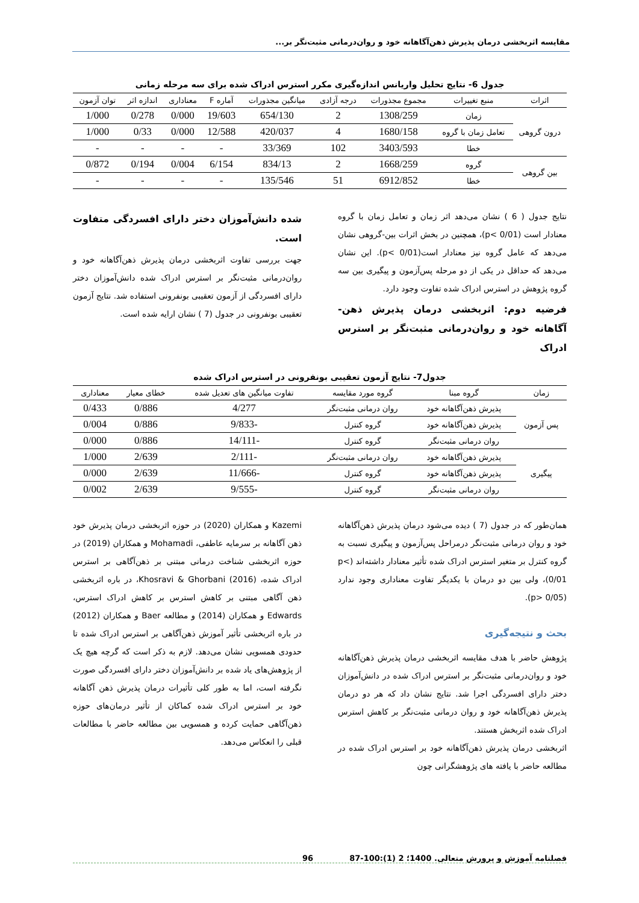مقایسه اثربخشی درمان پذیرش ذهن‌آگاهانه خود و روان‌درمانی مثبت‌نگر بر...
جدول 6- نتایج تحلیل واریانس اندازه‌گیری مکرر استرس ادراک شده برای سه مرحله زمانی
| اثرات | منبع تغییرات | مجموع مجذورات | درجه آزادی | میانگین مجذورات | آماره F | معناداری | اندازه اثر | توان آزمون |
| --- | --- | --- | --- | --- | --- | --- | --- | --- |
| درون گروهی | زمان | 1308/259 | 2 | 654/130 | 19/603 | 0/000 | 0/278 | 1/000 |
| | تعامل زمان با گروه | 1680/158 | 4 | 420/037 | 12/588 | 0/000 | 0/33 | 1/000 |
| | خطا | 3403/593 | 102 | 33/369 | - | - | - | - |
| بین گروهی | گروه | 1668/259 | 2 | 834/13 | 6/154 | 0/004 | 0/194 | 0/872 |
| | خطا | 6912/852 | 51 | 135/546 | - | - | - | - |
نتایج جدول ( 6 ) نشان می‌دهد اثر زمان و تعامل زمان با گروه معنادار است (p< 0/01)، همچنین در بخش اثرات بین-گروهی نشان می‌دهد که عامل گروه نیز معنادار است(0/01 >p). این نشان می‌دهد که حداقل در یکی از دو مرحله پس‌آزمون و پیگیری بین سه گروه پژوهش در استرس ادراک شده تفاوت وجود دارد.
فرضیه دوم: اثربخشی درمان پذیرش ذهن-آگاهانه خود و روان‌درمانی مثبت‌نگر بر استرس ادراک
شده دانش‌آموزان دختر دارای افسردگی متفاوت است.
جهت بررسی تفاوت اثربخشی درمان پذیرش ذهن‌آگاهانه خود و روان‌درمانی مثبت‌نگر بر استرس ادراک شده دانش‌آموزان دختر دارای افسردگی از آزمون تعقیبی بونفرونی استفاده شد. نتایج آزمون تعقیبی بونفرونی در جدول (7 ) نشان ارایه شده است.
جدول7- نتایج آزمون تعقیبی بونفرونی در استرس ادراک شده
| زمان | گروه مبنا | گروه مورد مقایسه | تفاوت میانگین های تعدیل شده | خطای معیار | معناداری |
| --- | --- | --- | --- | --- | --- |
| پس آزمون | پذیرش ذهن‌آگاهانه خود | روان درمانی مثبت‌نگر | 4/277 | 0/886 | 0/433 |
| | پذیرش ذهن‌آگاهانه خود | گروه کنترل | -9/833 | 0/886 | 0/004 |
| | روان درمانی مثبت‌نگر | گروه کنترل | -14/111 | 0/886 | 0/000 |
| پیگیری | پذیرش ذهن‌آگاهانه خود | روان درمانی مثبت‌نگر | -2/111 | 2/639 | 1/000 |
| | پذیرش ذهن‌آگاهانه خود | گروه کنترل | -11/666 | 2/639 | 0/000 |
| | روان درمانی مثبت‌نگر | گروه کنترل | -9/555 | 2/639 | 0/002 |
همان‌طور که در جدول (7 ) دیده می‌شود درمان پذیرش ذهن‌آگاهانه خود و روان درمانی مثبت‌نگر درمراحل پس‌آزمون و پیگیری نسبت به گروه کنترل بر متغیر استرس ادراک شده تأثیر معنادار داشته‌اند (p< 0/01)، ولی بین دو درمان با یکدیگر تفاوت معناداری وجود ندارد (p> 0/05).
بحث و نتیجه‌گیری
پژوهش حاضر با هدف مقایسه اثربخشی درمان پذیرش ذهن‌آگاهانه خود و روان‌درمانی مثبت‌نگر بر استرس ادراک شده در دانش‌آموزان دختر دارای افسردگی اجرا شد. نتایج نشان داد که هر دو درمان پذیرش ذهن‌آگاهانه خود و روان درمانی مثبت‌نگر بر کاهش استرس ادراک شده اثربخش هستند.
اثربخشی درمان پذیرش ذهن‌آگاهانه خود بر استرس ادراک شده در مطالعه حاضر با یافته های پژوهشگرانی چون
Kazemi و همکاران (2020) در حوزه اثربخشی درمان پذیرش خود ذهن آگاهانه بر سرمایه عاطفی، Mohamadi و همکاران (2019) در حوزه اثربخشی شناخت درمانی مبتنی بر ذهن‌آگاهی بر استرس ادراک شده، Khosravi & Ghorbani (2016)، در باره اثربخشی ذهن آگاهی مبتنی بر کاهش استرس بر کاهش ادراک استرس، Edwards و همکاران (2014) و مطالعه Baer و همکاران (2012) در باره اثربخشی تأثیر آموزش ذهن‌آگاهی بر استرس ادراک شده تا حدودی همسویی نشان می‌دهد. لازم به ذکر است که گرچه هیچ یک از پژوهش‌های یاد شده بر دانش‌آموزان دختر دارای افسردگی صورت نگرفته است، اما به طور کلی تأثیرات درمان پذیرش ذهن آگاهانه خود بر استرس ادراک شده کماکان از تأثیر درمان‌های حوزه ذهن‌آگاهی حمایت کرده و همسویی بین مطالعه حاضر با مطالعات قبلی را انعکاس می‌دهد.
فصلنامه آموزش و پرورش متعالی. 1400؛ 2 (1):100-87 96